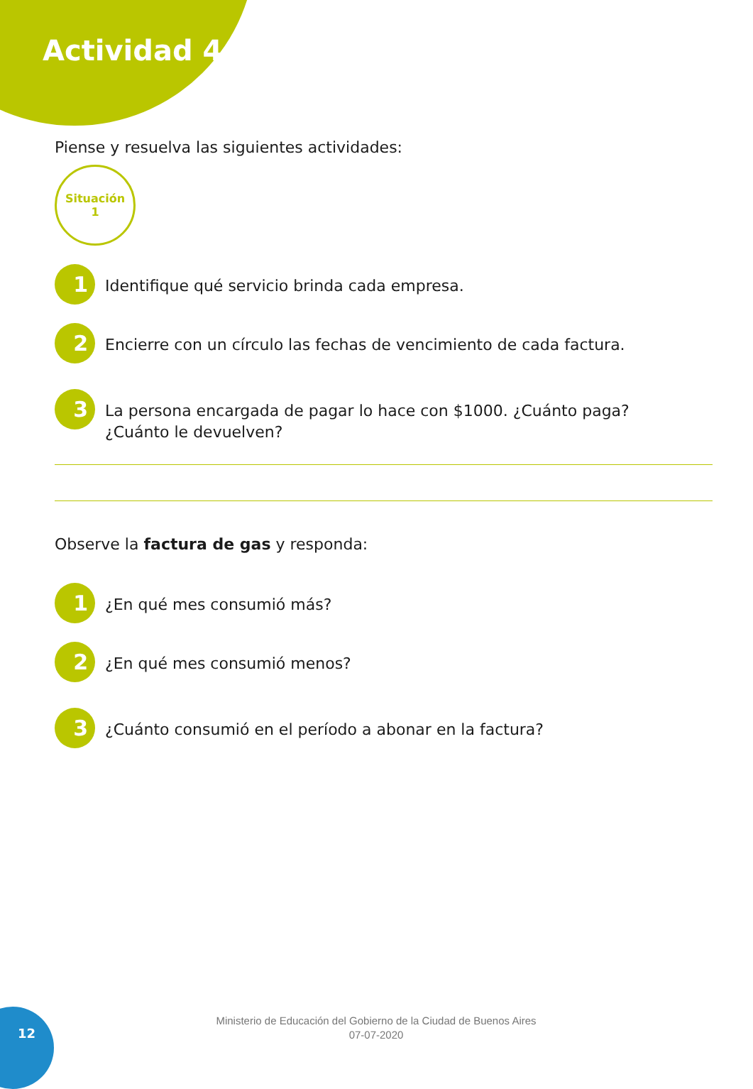Actividad 4
Piense y resuelva las siguientes actividades:
Situación
1
1
Identifique qué servicio brinda cada empresa.
2
Encierre con un círculo las fechas de vencimiento de cada factura.
3
La persona encargada de pagar lo hace con $1000. ¿Cuánto paga?
¿Cuánto le devuelven?
Observe la factura de gas y responda:
1
¿En qué mes consumió más?
2
¿En qué mes consumió menos?
3
¿Cuánto consumió en el período a abonar en la factura?
Ministerio de Educación del Gobierno de la Ciudad de Buenos Aires
07-07-2020
12